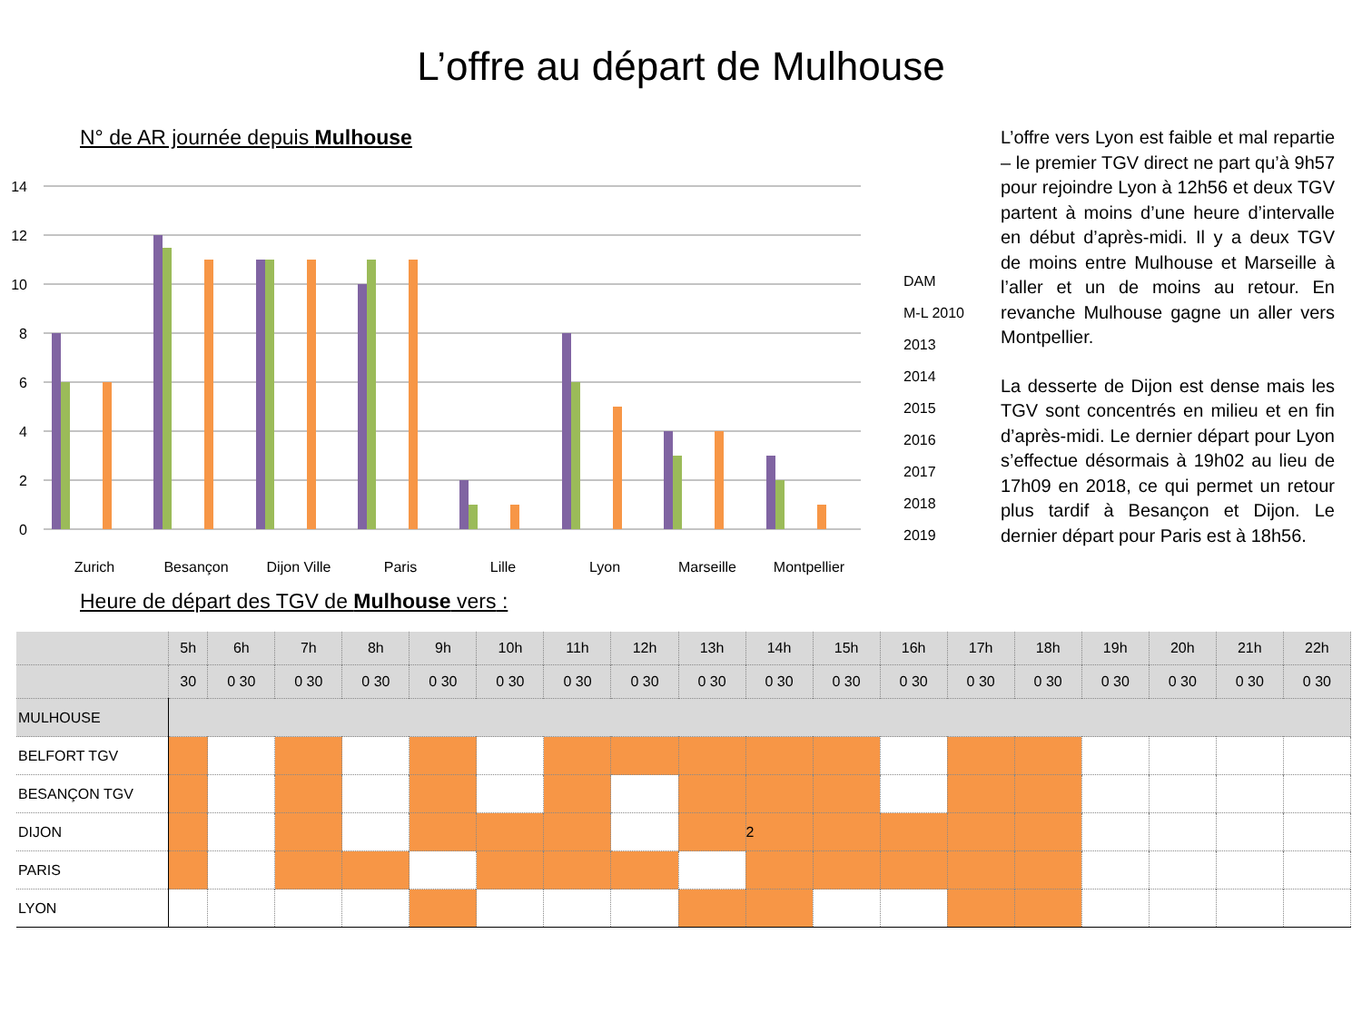L’offre au départ de Mulhouse
N° de AR journée depuis Mulhouse
14
12
10
8
6
4
2
0
Zurich
Besançon
Dijon Ville
Paris
Lille
Lyon
Marseille
Montpellier
DAM
M-L 2010
2013
2014
2015
2016
2017
2018
2019
Heure de départ des TGV de Mulhouse vers :
L’offre vers Lyon est faible et mal repartie – le premier TGV direct ne part qu’à 9h57 pour rejoindre Lyon à 12h56 et deux TGV partent à moins d’une heure d’intervalle en début d’après-midi. Il y a deux TGV de moins entre Mulhouse et Marseille à l’aller et un de moins au retour. En revanche Mulhouse gagne un aller vers Montpellier.
La desserte de Dijon est dense mais les TGV sont concentrés en milieu et en fin d’après-midi. Le dernier départ pour Lyon s’effectue désormais à 19h02 au lieu de 17h09 en 2018, ce qui permet un retour plus tardif à Besançon et Dijon. Le dernier départ pour Paris est à 18h56.
| | 5h | 6h | 7h | 8h | 9h | 10h | 11h | 12h | 13h | 14h | 15h | 16h | 17h | 18h | 19h | 20h | 21h | 22h |
| --- | --- | --- | --- | --- | --- | --- | --- | --- | --- | --- | --- | --- | --- | --- | --- | --- | --- | --- |
| | 30 | 0 30 | 0 30 | 0 30 | 0 30 | 0 30 | 0 30 | 0 30 | 0 30 | 0 30 | 0 30 | 0 30 | 0 30 | 0 30 | 0 30 | 0 30 | 0 30 | 0 30 |
| MULHOUSE | | | | | | | | | | | | | | | | | | |
| BELFORT TGV | | | | | | | | | | | | | | | | | | |
| BESANÇON TGV | | | | | | | | | | | | | | | | | | |
| DIJON | | | | | | | | | | 2 | | | | | | | | |
| PARIS | | | | | | | | | | | | | | | | | | |
| LYON | | | | | | | | | | | | | | | | | | |